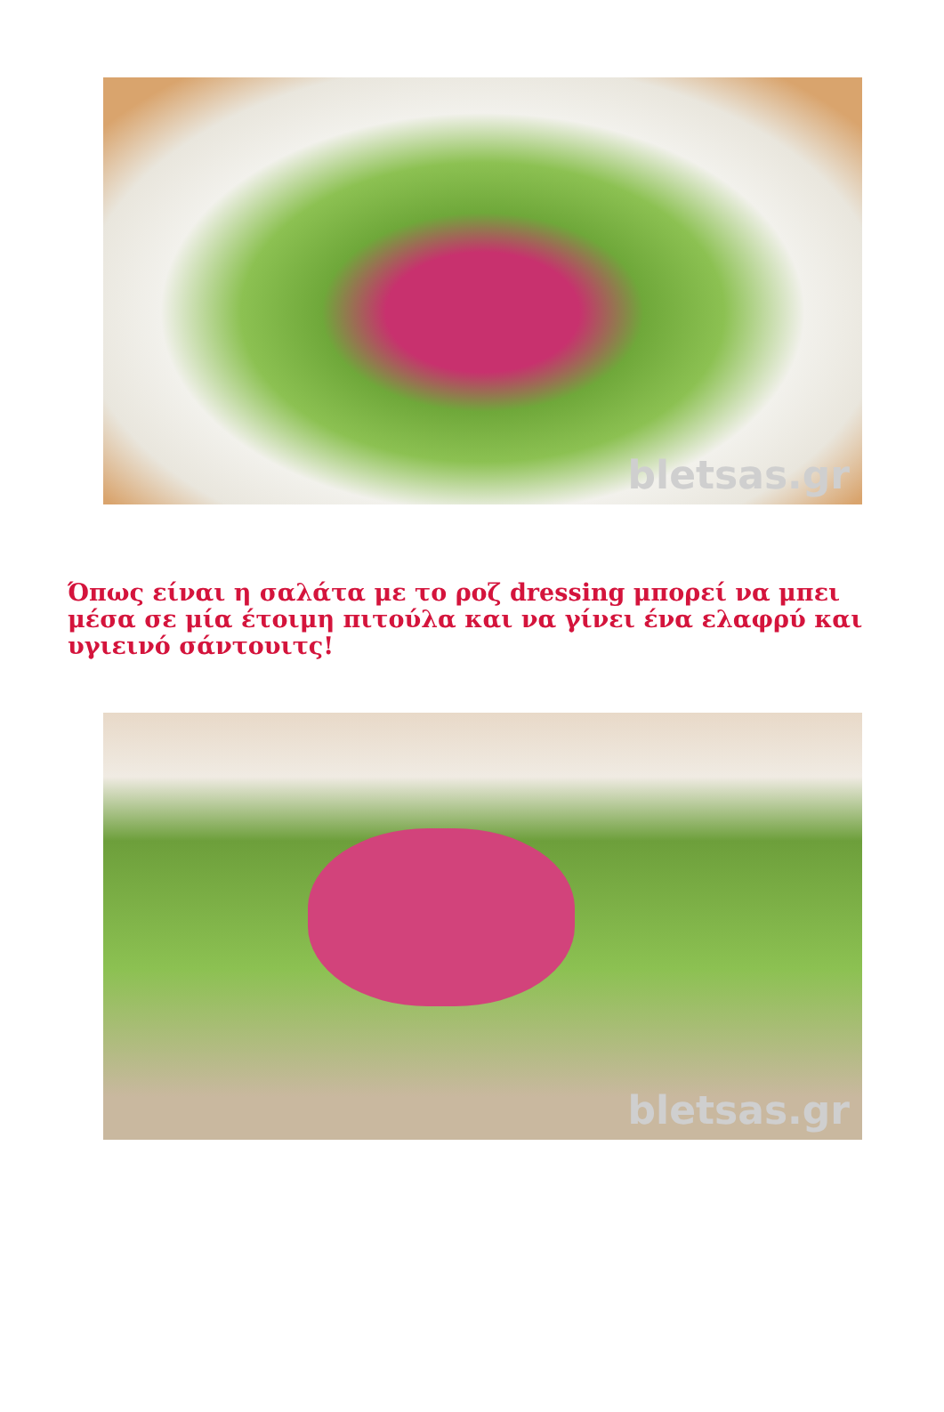bletsas.gr
Όπως είναι η σαλάτα με το ροζ dressing μπορεί να μπει μέσα σε μία έτοιμη πιτούλα και να γίνει ένα ελαφρύ και υγιεινό σάντουιτς!
bletsas.gr